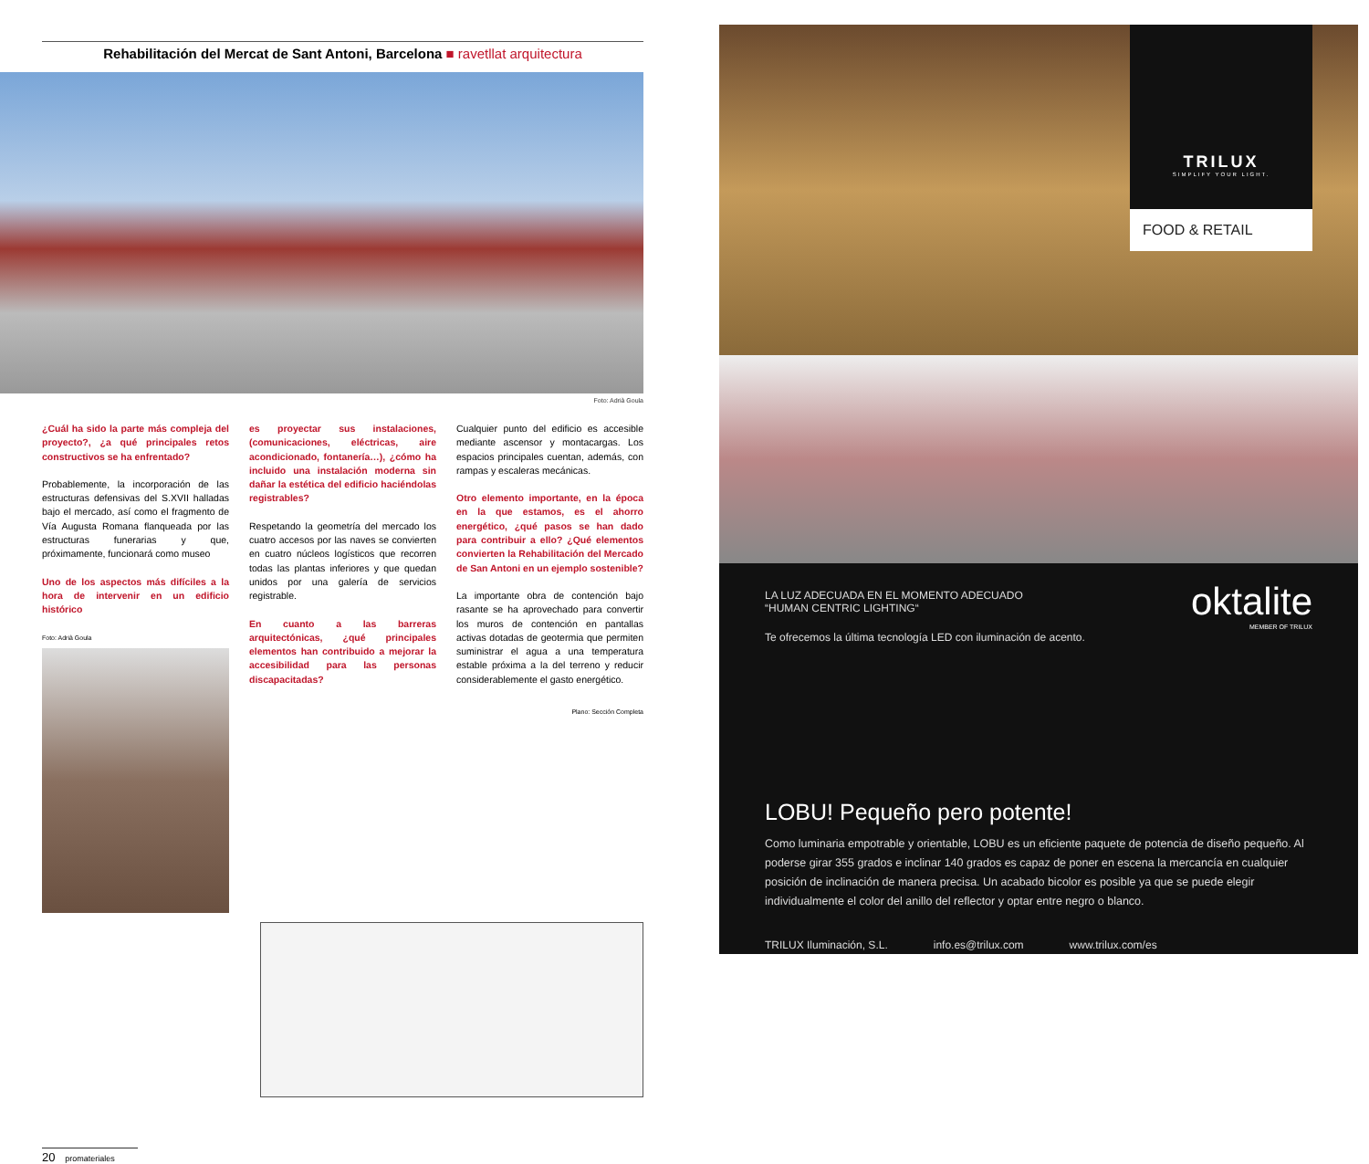Rehabilitación del Mercat de Sant Antoni, Barcelona ■ ravetllat arquitectura
Foto: Adrià Goula
¿Cuál ha sido la parte más compleja del proyecto?, ¿a qué principales retos constructivos se ha enfrentado?
Probablemente, la incorporación de las estructuras defensivas del S.XVII halladas bajo el mercado, así como el fragmento de Vía Augusta Romana flanqueada por las estructuras funerarias y que, próximamente, funcionará como museo
Uno de los aspectos más difíciles a la hora de intervenir en un edificio histórico
Foto: Adrià Goula
es proyectar sus instalaciones, (comunicaciones, eléctricas, aire acondicionado, fontanería…), ¿cómo ha incluido una instalación moderna sin dañar la estética del edificio haciéndolas registrables?
Respetando la geometría del mercado los cuatro accesos por las naves se convierten en cuatro núcleos logísticos que recorren todas las plantas inferiores y que quedan unidos por una galería de servicios registrable.
En cuanto a las barreras arquitectónicas, ¿qué principales elementos han contribuido a mejorar la accesibilidad para las personas discapacitadas?
Cualquier punto del edificio es accesible mediante ascensor y montacargas. Los espacios principales cuentan, además, con rampas y escaleras mecánicas.
Otro elemento importante, en la época en la que estamos, es el ahorro energético, ¿qué pasos se han dado para contribuir a ello? ¿Qué elementos convierten la Rehabilitación del Mercado de San Antoni en un ejemplo sostenible?
La importante obra de contención bajo rasante se ha aprovechado para convertir los muros de contención en pantallas activas dotadas de geotermia que permiten suministrar el agua a una temperatura estable próxima a la del terreno y reducir considerablemente el gasto energético.
Plano: Sección Completa
20 promateriales
TRILUX
SIMPLIFY YOUR LIGHT.
FOOD & RETAIL
oktalite
MEMBER OF TRILUX
LA LUZ ADECUADA EN EL MOMENTO ADECUADO
“HUMAN CENTRIC LIGHTING“
Te ofrecemos la última tecnología LED con iluminación de acento.
LOBU! Pequeño pero potente!
Como luminaria empotrable y orientable, LOBU es un eficiente paquete de potencia de diseño pequeño. Al poderse girar 355 grados e inclinar 140 grados es capaz de poner en escena la mercancía en cualquier posición de inclinación de manera precisa. Un acabado bicolor es posible ya que se puede elegir individualmente el color del anillo del reflector y optar entre negro o blanco.
TRILUX Iluminación, S.L. info.es@trilux.com www.trilux.com/es